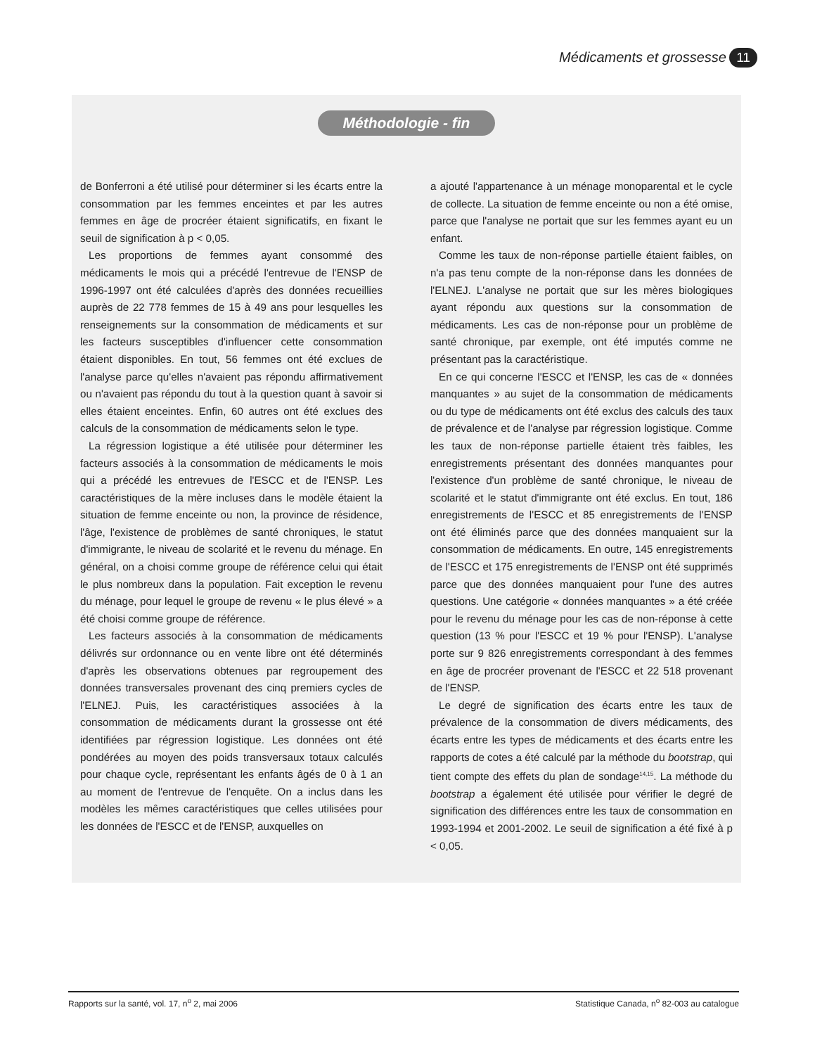Médicaments et grossesse 11
Méthodologie - fin
de Bonferroni a été utilisé pour déterminer si les écarts entre la consommation par les femmes enceintes et par les autres femmes en âge de procréer étaient significatifs, en fixant le seuil de signification à p < 0,05.
Les proportions de femmes ayant consommé des médicaments le mois qui a précédé l'entrevue de l'ENSP de 1996-1997 ont été calculées d'après des données recueillies auprès de 22 778 femmes de 15 à 49 ans pour lesquelles les renseignements sur la consommation de médicaments et sur les facteurs susceptibles d'influencer cette consommation étaient disponibles. En tout, 56 femmes ont été exclues de l'analyse parce qu'elles n'avaient pas répondu affirmativement ou n'avaient pas répondu du tout à la question quant à savoir si elles étaient enceintes. Enfin, 60 autres ont été exclues des calculs de la consommation de médicaments selon le type.
La régression logistique a été utilisée pour déterminer les facteurs associés à la consommation de médicaments le mois qui a précédé les entrevues de l'ESCC et de l'ENSP. Les caractéristiques de la mère incluses dans le modèle étaient la situation de femme enceinte ou non, la province de résidence, l'âge, l'existence de problèmes de santé chroniques, le statut d'immigrante, le niveau de scolarité et le revenu du ménage. En général, on a choisi comme groupe de référence celui qui était le plus nombreux dans la population. Fait exception le revenu du ménage, pour lequel le groupe de revenu « le plus élevé » a été choisi comme groupe de référence.
Les facteurs associés à la consommation de médicaments délivrés sur ordonnance ou en vente libre ont été déterminés d'après les observations obtenues par regroupement des données transversales provenant des cinq premiers cycles de l'ELNEJ. Puis, les caractéristiques associées à la consommation de médicaments durant la grossesse ont été identifiées par régression logistique. Les données ont été pondérées au moyen des poids transversaux totaux calculés pour chaque cycle, représentant les enfants âgés de 0 à 1 an au moment de l'entrevue de l'enquête. On a inclus dans les modèles les mêmes caractéristiques que celles utilisées pour les données de l'ESCC et de l'ENSP, auxquelles on
a ajouté l'appartenance à un ménage monoparental et le cycle de collecte. La situation de femme enceinte ou non a été omise, parce que l'analyse ne portait que sur les femmes ayant eu un enfant.
Comme les taux de non-réponse partielle étaient faibles, on n'a pas tenu compte de la non-réponse dans les données de l'ELNEJ. L'analyse ne portait que sur les mères biologiques ayant répondu aux questions sur la consommation de médicaments. Les cas de non-réponse pour un problème de santé chronique, par exemple, ont été imputés comme ne présentant pas la caractéristique.
En ce qui concerne l'ESCC et l'ENSP, les cas de « données manquantes » au sujet de la consommation de médicaments ou du type de médicaments ont été exclus des calculs des taux de prévalence et de l'analyse par régression logistique. Comme les taux de non-réponse partielle étaient très faibles, les enregistrements présentant des données manquantes pour l'existence d'un problème de santé chronique, le niveau de scolarité et le statut d'immigrante ont été exclus. En tout, 186 enregistrements de l'ESCC et 85 enregistrements de l'ENSP ont été éliminés parce que des données manquaient sur la consommation de médicaments. En outre, 145 enregistrements de l'ESCC et 175 enregistrements de l'ENSP ont été supprimés parce que des données manquaient pour l'une des autres questions. Une catégorie « données manquantes » a été créée pour le revenu du ménage pour les cas de non-réponse à cette question (13 % pour l'ESCC et 19 % pour l'ENSP). L'analyse porte sur 9 826 enregistrements correspondant à des femmes en âge de procréer provenant de l'ESCC et 22 518 provenant de l'ENSP.
Le degré de signification des écarts entre les taux de prévalence de la consommation de divers médicaments, des écarts entre les types de médicaments et des écarts entre les rapports de cotes a été calculé par la méthode du bootstrap, qui tient compte des effets du plan de sondage<sup>14,15</sup>. La méthode du bootstrap a également été utilisée pour vérifier le degré de signification des différences entre les taux de consommation en 1993-1994 et 2001-2002. Le seuil de signification a été fixé à p < 0,05.
Rapports sur la santé, vol. 17, n<sup>o</sup> 2, mai 2006 Statistique Canada, n<sup>o</sup> 82-003 au catalogue